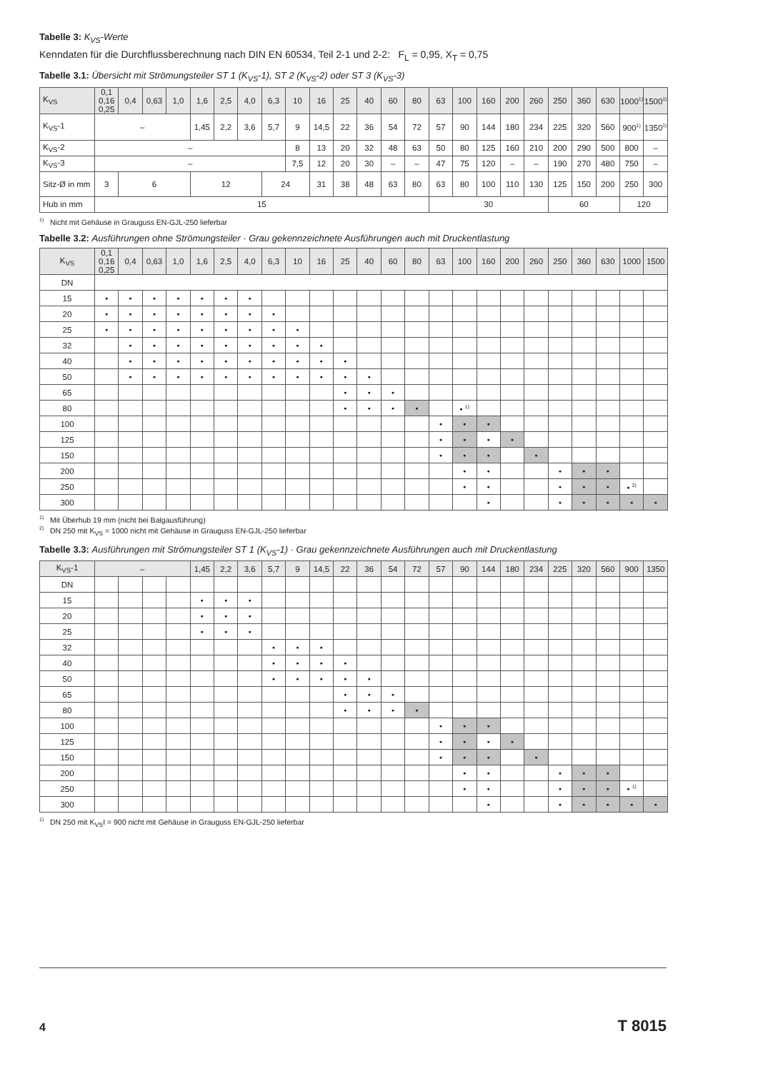Tabelle 3: K<sub>VS</sub>-Werte
Kenndaten für die Durchflussberechnung nach DIN EN 60534, Teil 2-1 und 2-2: F<sub>L</sub> = 0,95, X<sub>T</sub> = 0,75
Tabelle 3.1: Übersicht mit Strömungsteiler ST 1 (K<sub>VS</sub>-1), ST 2 (K<sub>VS</sub>-2) oder ST 3 (K<sub>VS</sub>-3)
| K<sub>VS</sub> | 0,1 0,16 0,25 | 0,4 | 0,63 | 1,0 | 1,6 | 2,5 | 4,0 | 6,3 | 10 | 16 | 25 | 40 | 60 | 80 | 63 | 100 | 160 | 200 | 260 | 250 | 360 | 630 | 1000<sup>1)</sup> | 1500<sup>1)</sup> |
| --- | --- | --- | --- | --- | --- | --- | --- | --- | --- | --- | --- | --- | --- | --- | --- | --- | --- | --- | --- | --- | --- | --- | --- | --- |
| K<sub>VS</sub>-1 | – | | | | 1,45 | 2,2 | 3,6 | 5,7 | 9 | 14,5 | 22 | 36 | 54 | 72 | 57 | 90 | 144 | 180 | 234 | 225 | 320 | 560 | 900<sup>1)</sup> | 1350<sup>1)</sup> |
| K<sub>VS</sub>-2 | – | | | | | | | | 8 | 13 | 20 | 32 | 48 | 63 | 50 | 80 | 125 | 160 | 210 | 200 | 290 | 500 | 800 | – |
| K<sub>VS</sub>-3 | – | | | | | | | | 7,5 | 12 | 20 | 30 | – | – | 47 | 75 | 120 | – | – | 190 | 270 | 480 | 750 | – |
| Sitz-Ø in mm | 3 | 6 | | | 12 | | | 24 | | 31 | 38 | 48 | 63 | 80 | 63 | 80 | 100 | 110 | 130 | 125 | 150 | 200 | 250 | 300 |
| Hub in mm | 15 | | | | | | | | | | | | | | 30 | | | | | 60 | | | 120 | |
<sup>1)</sup> Nicht mit Gehäuse in Grauguss EN-GJL-250 lieferbar
Tabelle 3.2: Ausführungen ohne Strömungsteiler · Grau gekennzeichnete Ausführungen auch mit Druckentlastung
| K<sub>VS</sub> | 0,1 0,16 0,25 | 0,4 | 0,63 | 1,0 | 1,6 | 2,5 | 4,0 | 6,3 | 10 | 16 | 25 | 40 | 60 | 80 | 63 | 100 | 160 | 200 | 260 | 250 | 360 | 630 | 1000 | 1500 |
| --- | --- | --- | --- | --- | --- | --- | --- | --- | --- | --- | --- | --- | --- | --- | --- | --- | --- | --- | --- | --- | --- | --- | --- | --- |
| DN | | | | | | | | | | | | | | | | | | | | | | | | |
| 15 | • | • | • | • | • | • | • | | | | | | | | | | | | | | | | | |
| 20 | • | • | • | • | • | • | • | • | | | | | | | | | | | | | | | | |
| 25 | • | • | • | • | • | • | • | • | • | | | | | | | | | | | | | | | |
| 32 | | • | • | • | • | • | • | • | • | • | | | | | | | | | | | | | | |
| 40 | | • | • | • | • | • | • | • | • | • | • | | | | | | | | | | | | | |
| 50 | | • | • | • | • | • | • | • | • | • | • | • | | | | | | | | | | | | |
| 65 | | | | | | | | | | | • | • | • | | | | | | | | | | | |
| 80 | | | | | | | | | | | • | • | • | • | | • <sup>1)</sup> | | | | | | | | |
| 100 | | | | | | | | | | | | | | | • | • | • | | | | | | | |
| 125 | | | | | | | | | | | | | | | • | • | • | • | | | | | | |
| 150 | | | | | | | | | | | | | | | • | • | • | | • | | | | | |
| 200 | | | | | | | | | | | | | | | | • | • | | | • | • | • | | |
| 250 | | | | | | | | | | | | | | | | • | • | | | • | • | • | • <sup>2)</sup> | |
| 300 | | | | | | | | | | | | | | | | | • | | | • | • | • | • | • |
<sup>1)</sup> Mit Überhub 19 mm (nicht bei Balgausführung)
<sup>2)</sup> DN 250 mit K<sub>VS</sub> = 1000 nicht mit Gehäuse in Grauguss EN-GJL-250 lieferbar
Tabelle 3.3: Ausführungen mit Strömungsteiler ST 1 (K<sub>VS</sub>-1) · Grau gekennzeichnete Ausführungen auch mit Druckentlastung
| K<sub>VS</sub>-1 | – | | | | 1,45 | 2,2 | 3,6 | 5,7 | 9 | 14,5 | 22 | 36 | 54 | 72 | 57 | 90 | 144 | 180 | 234 | 225 | 320 | 560 | 900 | 1350 |
| --- | --- | --- | --- | --- | --- | --- | --- | --- | --- | --- | --- | --- | --- | --- | --- | --- | --- | --- | --- | --- | --- | --- | --- | --- |
| DN | | | | | | | | | | | | | | | | | | | | | | | | |
| 15 | | | | | • | • | • | | | | | | | | | | | | | | | | | |
| 20 | | | | | • | • | • | | | | | | | | | | | | | | | | | |
| 25 | | | | | • | • | • | | | | | | | | | | | | | | | | | |
| 32 | | | | | | | | • | • | • | | | | | | | | | | | | | | |
| 40 | | | | | | | | • | • | • | • | | | | | | | | | | | | | |
| 50 | | | | | | | | • | • | • | • | • | | | | | | | | | | | | |
| 65 | | | | | | | | | | | • | • | • | | | | | | | | | | | |
| 80 | | | | | | | | | | | • | • | • | • | | | | | | | | | | |
| 100 | | | | | | | | | | | | | | | • | • | • | | | | | | | |
| 125 | | | | | | | | | | | | | | | • | • | • | • | | | | | | |
| 150 | | | | | | | | | | | | | | | • | • | • | | • | | | | | |
| 200 | | | | | | | | | | | | | | | | • | • | | | • | • | • | | |
| 250 | | | | | | | | | | | | | | | | • | • | | | • | • | • | • <sup>1)</sup> | |
| 300 | | | | | | | | | | | | | | | | | • | | | • | • | • | • | • |
<sup>1)</sup> DN 250 mit K<sub>VS</sub>I = 900 nicht mit Gehäuse in Grauguss EN-GJL-250 lieferbar
4 T 8015